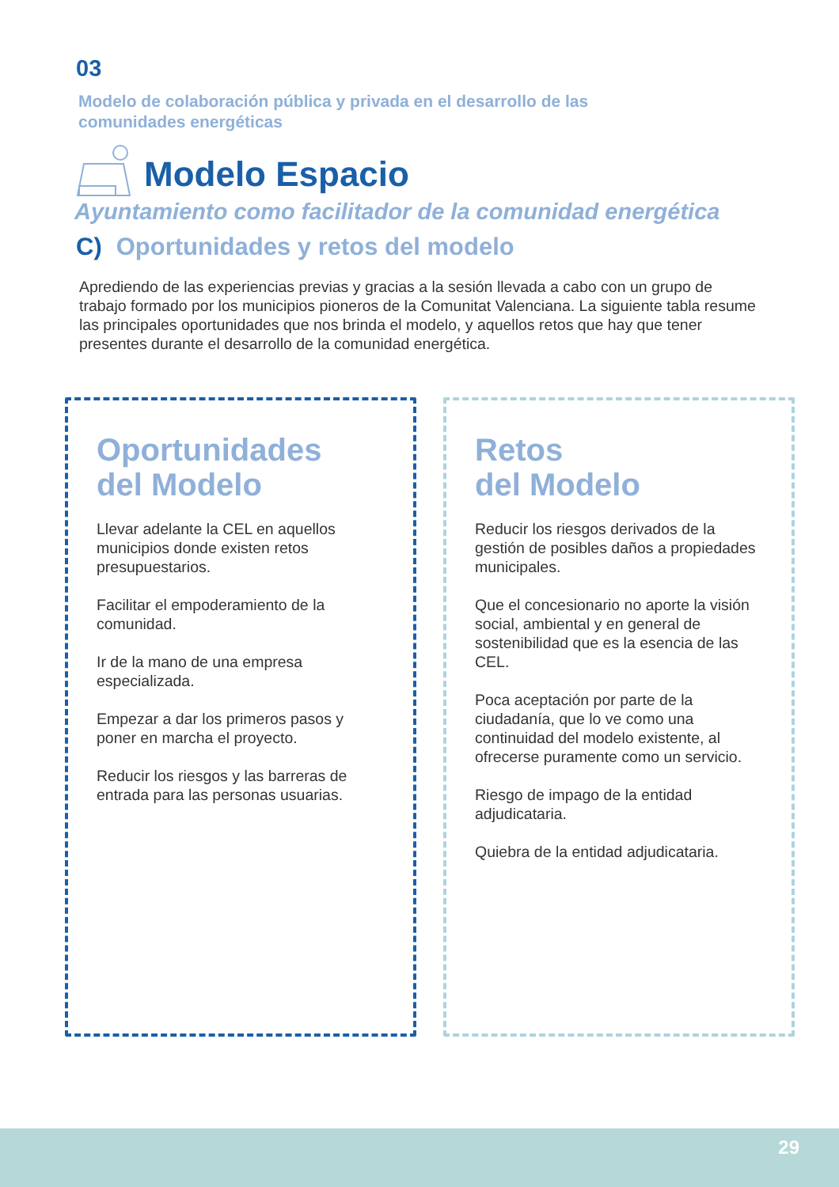03
Modelo de colaboración pública y privada en el desarrollo de las
comunidades energéticas
Modelo Espacio
Ayuntamiento como facilitador de la comunidad energética
C) Oportunidades y retos del modelo
Aprediendo de las experiencias previas y gracias a la sesión llevada a cabo con un grupo de trabajo formado por los municipios pioneros de la Comunitat Valenciana. La siguiente tabla resume las principales oportunidades que nos brinda el modelo, y aquellos retos que hay que tener presentes durante el desarrollo de la comunidad energética.
Oportunidades
del Modelo
Llevar adelante la CEL en aquellos municipios donde existen retos presupuestarios.
Facilitar el empoderamiento de la comunidad.
Ir de la mano de una empresa especializada.
Empezar a dar los primeros pasos y poner en marcha el proyecto.
Reducir los riesgos y las barreras de entrada para las personas usuarias.
Retos
del Modelo
Reducir los riesgos derivados de la gestión de posibles daños a propiedades municipales.
Que el concesionario no aporte la visión social, ambiental y en general de sostenibilidad que es la esencia de las CEL.
Poca aceptación por parte de la ciudadanía, que lo ve como una continuidad del modelo existente, al ofrecerse puramente como un servicio.
Riesgo de impago de la entidad adjudicataria.
Quiebra de la entidad adjudicataria.
29